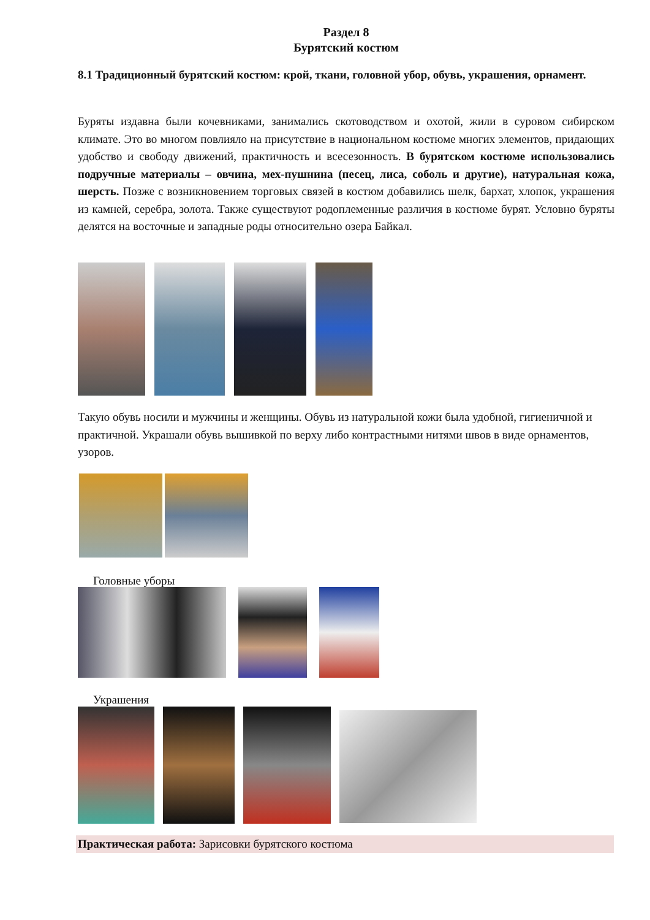Раздел 8
Бурятский костюм
8.1 Традиционный бурятский костюм: крой, ткани, головной убор, обувь, украшения, орнамент.
Буряты издавна были кочевниками, занимались скотоводством и охотой, жили в суровом сибирском климате. Это во многом повлияло на присутствие в национальном костюме многих элементов, придающих удобство и свободу движений, практичность и всесезонность. В бурятском костюме использовались подручные материалы – овчина, мех-пушнина (песец, лиса, соболь и другие), натуральная кожа, шерсть. Позже с возникновением торговых связей в костюм добавились шелк, бархат, хлопок, украшения из камней, серебра, золота. Также существуют родоплеменные различия в костюме бурят. Условно буряты делятся на восточные и западные роды относительно озера Байкал.
Такую обувь носили и мужчины и женщины. Обувь из натуральной кожи была удобной, гигиеничной и практичной. Украшали обувь вышивкой по верху либо контрастными нитями швов в виде орнаментов, узоров.
Головные уборы
Украшения
Практическая работа: Зарисовки бурятского костюма